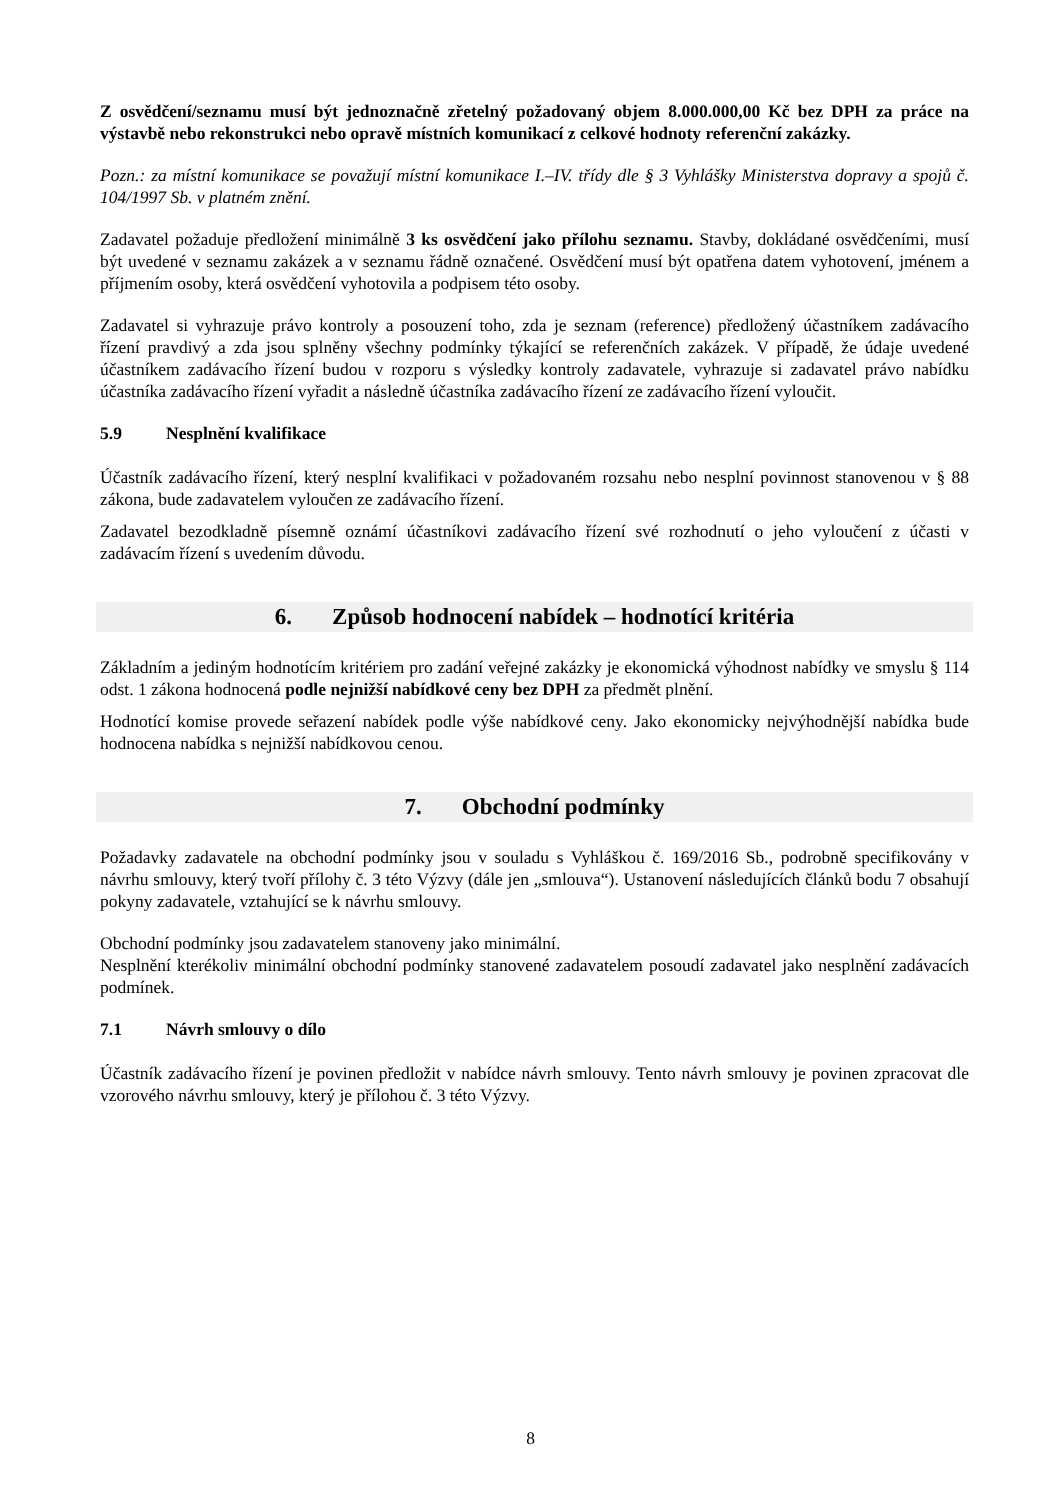Z osvědčení/seznamu musí být jednoznačně zřetelný požadovaný objem 8.000.000,00 Kč bez DPH za práce na výstavbě nebo rekonstrukci nebo opravě místních komunikací z celkové hodnoty referenční zakázky.
Pozn.: za místní komunikace se považují místní komunikace I.–IV. třídy dle § 3 Vyhlášky Ministerstva dopravy a spojů č. 104/1997 Sb. v platném znění.
Zadavatel požaduje předložení minimálně 3 ks osvědčení jako přílohu seznamu. Stavby, dokládané osvědčeními, musí být uvedené v seznamu zakázek a v seznamu řádně označené. Osvědčení musí být opatřena datem vyhotovení, jménem a příjmením osoby, která osvědčení vyhotovila a podpisem této osoby.
Zadavatel si vyhrazuje právo kontroly a posouzení toho, zda je seznam (reference) předložený účastníkem zadávacího řízení pravdivý a zda jsou splněny všechny podmínky týkající se referenčních zakázek. V případě, že údaje uvedené účastníkem zadávacího řízení budou v rozporu s výsledky kontroly zadavatele, vyhrazuje si zadavatel právo nabídku účastníka zadávacího řízení vyřadit a následně účastníka zadávacího řízení ze zadávacího řízení vyloučit.
5.9 Nesplnění kvalifikace
Účastník zadávacího řízení, který nesplní kvalifikaci v požadovaném rozsahu nebo nesplní povinnost stanovenou v § 88 zákona, bude zadavatelem vyloučen ze zadávacího řízení.
Zadavatel bezodkladně písemně oznámí účastníkovi zadávacího řízení své rozhodnutí o jeho vyloučení z účasti v zadávacím řízení s uvedením důvodu.
6. Způsob hodnocení nabídek – hodnotící kritéria
Základním a jediným hodnotícím kritériem pro zadání veřejné zakázky je ekonomická výhodnost nabídky ve smyslu § 114 odst. 1 zákona hodnocená podle nejnižší nabídkové ceny bez DPH za předmět plnění.
Hodnotící komise provede seřazení nabídek podle výše nabídkové ceny. Jako ekonomicky nejvýhodnější nabídka bude hodnocena nabídka s nejnižší nabídkovou cenou.
7. Obchodní podmínky
Požadavky zadavatele na obchodní podmínky jsou v souladu s Vyhláškou č. 169/2016 Sb., podrobně specifikovány v návrhu smlouvy, který tvoří přílohy č. 3 této Výzvy (dále jen „smlouva“). Ustanovení následujících článků bodu 7 obsahují pokyny zadavatele, vztahující se k návrhu smlouvy.
Obchodní podmínky jsou zadavatelem stanoveny jako minimální.
Nesplnění kterékoliv minimální obchodní podmínky stanovené zadavatelem posoudí zadavatel jako nesplnění zadávacích podmínek.
7.1 Návrh smlouvy o dílo
Účastník zadávacího řízení je povinen předložit v nabídce návrh smlouvy. Tento návrh smlouvy je povinen zpracovat dle vzorového návrhu smlouvy, který je přílohou č. 3 této Výzvy.
8